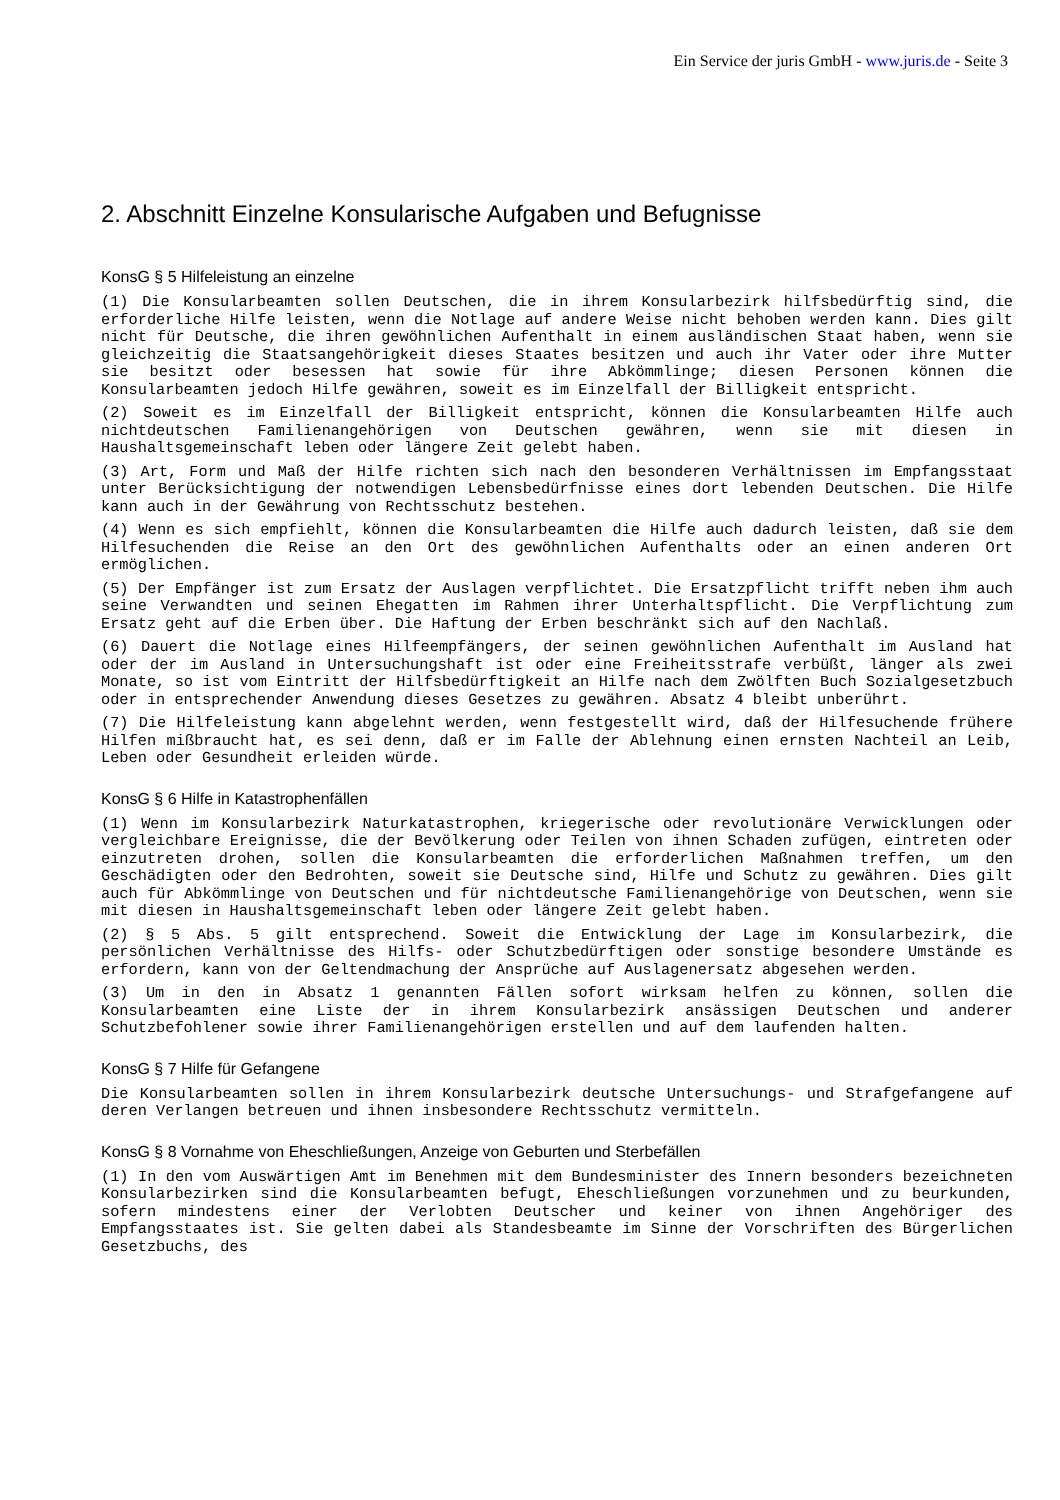Ein Service der juris GmbH - www.juris.de - Seite 3
2. Abschnitt Einzelne Konsularische Aufgaben und Befugnisse
KonsG § 5 Hilfeleistung an einzelne
(1) Die Konsularbeamten sollen Deutschen, die in ihrem Konsularbezirk hilfsbedürftig sind, die erforderliche Hilfe leisten, wenn die Notlage auf andere Weise nicht behoben werden kann. Dies gilt nicht für Deutsche, die ihren gewöhnlichen Aufenthalt in einem ausländischen Staat haben, wenn sie gleichzeitig die Staatsangehörigkeit dieses Staates besitzen und auch ihr Vater oder ihre Mutter sie besitzt oder besessen hat sowie für ihre Abkömmlinge; diesen Personen können die Konsularbeamten jedoch Hilfe gewähren, soweit es im Einzelfall der Billigkeit entspricht.
(2) Soweit es im Einzelfall der Billigkeit entspricht, können die Konsularbeamten Hilfe auch nichtdeutschen Familienangehörigen von Deutschen gewähren, wenn sie mit diesen in Haushaltsgemeinschaft leben oder längere Zeit gelebt haben.
(3) Art, Form und Maß der Hilfe richten sich nach den besonderen Verhältnissen im Empfangsstaat unter Berücksichtigung der notwendigen Lebensbedürfnisse eines dort lebenden Deutschen. Die Hilfe kann auch in der Gewährung von Rechtsschutz bestehen.
(4) Wenn es sich empfiehlt, können die Konsularbeamten die Hilfe auch dadurch leisten, daß sie dem Hilfesuchenden die Reise an den Ort des gewöhnlichen Aufenthalts oder an einen anderen Ort ermöglichen.
(5) Der Empfänger ist zum Ersatz der Auslagen verpflichtet. Die Ersatzpflicht trifft neben ihm auch seine Verwandten und seinen Ehegatten im Rahmen ihrer Unterhaltspflicht. Die Verpflichtung zum Ersatz geht auf die Erben über. Die Haftung der Erben beschränkt sich auf den Nachlaß.
(6) Dauert die Notlage eines Hilfeempfängers, der seinen gewöhnlichen Aufenthalt im Ausland hat oder der im Ausland in Untersuchungshaft ist oder eine Freiheitsstrafe verbüßt, länger als zwei Monate, so ist vom Eintritt der Hilfsbedürftigkeit an Hilfe nach dem Zwölften Buch Sozialgesetzbuch oder in entsprechender Anwendung dieses Gesetzes zu gewähren. Absatz 4 bleibt unberührt.
(7) Die Hilfeleistung kann abgelehnt werden, wenn festgestellt wird, daß der Hilfesuchende frühere Hilfen mißbraucht hat, es sei denn, daß er im Falle der Ablehnung einen ernsten Nachteil an Leib, Leben oder Gesundheit erleiden würde.
KonsG § 6 Hilfe in Katastrophenfällen
(1) Wenn im Konsularbezirk Naturkatastrophen, kriegerische oder revolutionäre Verwicklungen oder vergleichbare Ereignisse, die der Bevölkerung oder Teilen von ihnen Schaden zufügen, eintreten oder einzutreten drohen, sollen die Konsularbeamten die erforderlichen Maßnahmen treffen, um den Geschädigten oder den Bedrohten, soweit sie Deutsche sind, Hilfe und Schutz zu gewähren. Dies gilt auch für Abkömmlinge von Deutschen und für nichtdeutsche Familienangehörige von Deutschen, wenn sie mit diesen in Haushaltsgemeinschaft leben oder längere Zeit gelebt haben.
(2) § 5 Abs. 5 gilt entsprechend. Soweit die Entwicklung der Lage im Konsularbezirk, die persönlichen Verhältnisse des Hilfs- oder Schutzbedürftigen oder sonstige besondere Umstände es erfordern, kann von der Geltendmachung der Ansprüche auf Auslagenersatz abgesehen werden.
(3) Um in den in Absatz 1 genannten Fällen sofort wirksam helfen zu können, sollen die Konsularbeamten eine Liste der in ihrem Konsularbezirk ansässigen Deutschen und anderer Schutzbefohlener sowie ihrer Familienangehörigen erstellen und auf dem laufenden halten.
KonsG § 7 Hilfe für Gefangene
Die Konsularbeamten sollen in ihrem Konsularbezirk deutsche Untersuchungs- und Strafgefangene auf deren Verlangen betreuen und ihnen insbesondere Rechtsschutz vermitteln.
KonsG § 8 Vornahme von Eheschließungen, Anzeige von Geburten und Sterbefällen
(1) In den vom Auswärtigen Amt im Benehmen mit dem Bundesminister des Innern besonders bezeichneten Konsularbezirken sind die Konsularbeamten befugt, Eheschließungen vorzunehmen und zu beurkunden, sofern mindestens einer der Verlobten Deutscher und keiner von ihnen Angehöriger des Empfangsstaates ist. Sie gelten dabei als Standesbeamte im Sinne der Vorschriften des Bürgerlichen Gesetzbuchs, des